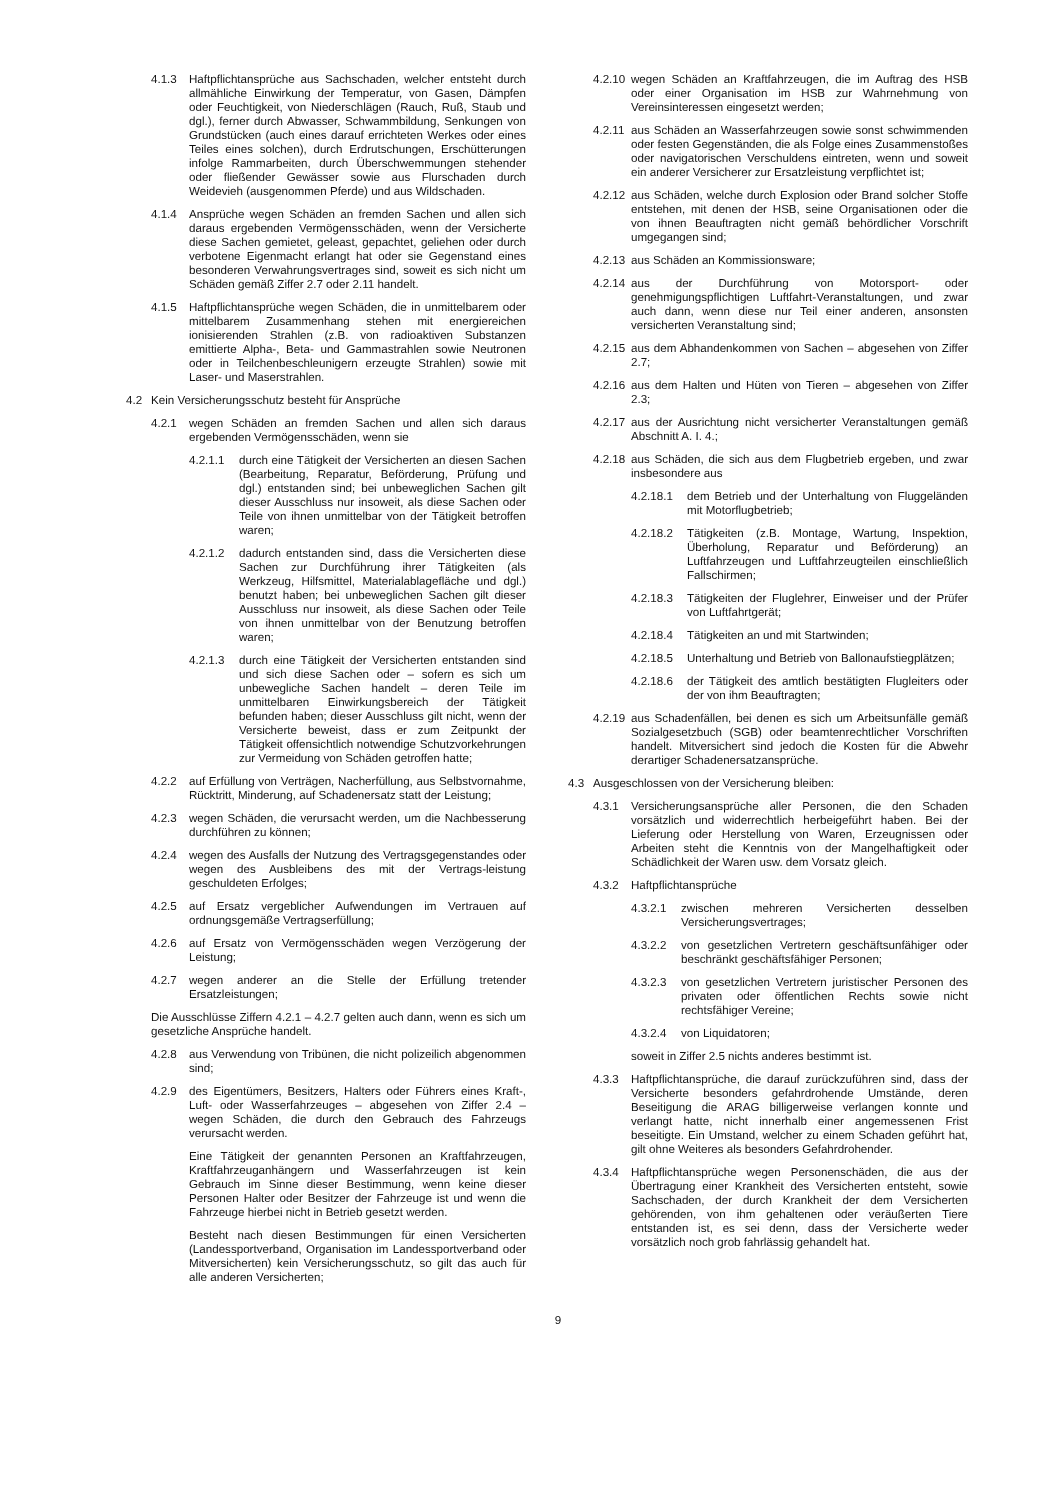4.1.3 Haftpflichtansprüche aus Sachschaden, welcher entsteht durch allmähliche Einwirkung der Temperatur, von Gasen, Dämpfen oder Feuchtigkeit, von Niederschlägen (Rauch, Ruß, Staub und dgl.), ferner durch Abwasser, Schwammbildung, Senkungen von Grundstücken (auch eines darauf errichteten Werkes oder eines Teiles eines solchen), durch Erdrutschungen, Erschütterungen infolge Rammarbeiten, durch Überschwemmungen stehender oder fließender Gewässer sowie aus Flurschaden durch Weidevieh (ausgenommen Pferde) und aus Wildschaden.
4.1.4 Ansprüche wegen Schäden an fremden Sachen und allen sich daraus ergebenden Vermögensschäden, wenn der Versicherte diese Sachen gemietet, geleast, gepachtet, geliehen oder durch verbotene Eigenmacht erlangt hat oder sie Gegenstand eines besonderen Verwahrungsvertrages sind, soweit es sich nicht um Schäden gemäß Ziffer 2.7 oder 2.11 handelt.
4.1.5 Haftpflichtansprüche wegen Schäden, die in unmittelbarem oder mittelbarem Zusammenhang stehen mit energiereichen ionisierenden Strahlen (z.B. von radioaktiven Substanzen emittierte Alpha-, Beta- und Gammastrahlen sowie Neutronen oder in Teilchenbeschleunigern erzeugte Strahlen) sowie mit Laser- und Maserstrahlen.
4.2 Kein Versicherungsschutz besteht für Ansprüche
4.2.1 wegen Schäden an fremden Sachen und allen sich daraus ergebenden Vermögensschäden, wenn sie
4.2.1.1 durch eine Tätigkeit der Versicherten an diesen Sachen (Bearbeitung, Reparatur, Beförderung, Prüfung und dgl.) entstanden sind; bei unbeweglichen Sachen gilt dieser Ausschluss nur insoweit, als diese Sachen oder Teile von ihnen unmittelbar von der Tätigkeit betroffen waren;
4.2.1.2 dadurch entstanden sind, dass die Versicherten diese Sachen zur Durchführung ihrer Tätigkeiten (als Werkzeug, Hilfsmittel, Materialablagefläche und dgl.) benutzt haben; bei unbeweglichen Sachen gilt dieser Ausschluss nur insoweit, als diese Sachen oder Teile von ihnen unmittelbar von der Benutzung betroffen waren;
4.2.1.3 durch eine Tätigkeit der Versicherten entstanden sind und sich diese Sachen oder – sofern es sich um unbewegliche Sachen handelt – deren Teile im unmittelbaren Einwirkungsbereich der Tätigkeit befunden haben; dieser Ausschluss gilt nicht, wenn der Versicherte beweist, dass er zum Zeitpunkt der Tätigkeit offensichtlich notwendige Schutzvorkehrungen zur Vermeidung von Schäden getroffen hatte;
4.2.2 auf Erfüllung von Verträgen, Nacherfüllung, aus Selbstvornahme, Rücktritt, Minderung, auf Schadenersatz statt der Leistung;
4.2.3 wegen Schäden, die verursacht werden, um die Nachbesserung durchführen zu können;
4.2.4 wegen des Ausfalls der Nutzung des Vertragsgegenstandes oder wegen des Ausbleibens des mit der Vertrags-leistung geschuldeten Erfolges;
4.2.5 auf Ersatz vergeblicher Aufwendungen im Vertrauen auf ordnungsgemäße Vertragserfüllung;
4.2.6 auf Ersatz von Vermögensschäden wegen Verzögerung der Leistung;
4.2.7 wegen anderer an die Stelle der Erfüllung tretender Ersatzleistungen;
Die Ausschlüsse Ziffern 4.2.1 – 4.2.7 gelten auch dann, wenn es sich um gesetzliche Ansprüche handelt.
4.2.8 aus Verwendung von Tribünen, die nicht polizeilich abgenommen sind;
4.2.9 des Eigentümers, Besitzers, Halters oder Führers eines Kraft-, Luft- oder Wasserfahrzeuges – abgesehen von Ziffer 2.4 – wegen Schäden, die durch den Gebrauch des Fahrzeugs verursacht werden.
Eine Tätigkeit der genannten Personen an Kraftfahrzeugen, Kraftfahrzeuganhängern und Wasserfahrzeugen ist kein Gebrauch im Sinne dieser Bestimmung, wenn keine dieser Personen Halter oder Besitzer der Fahrzeuge ist und wenn die Fahrzeuge hierbei nicht in Betrieb gesetzt werden.
Besteht nach diesen Bestimmungen für einen Versicherten (Landessportverband, Organisation im Landessportverband oder Mitversicherten) kein Versicherungsschutz, so gilt das auch für alle anderen Versicherten;
4.2.10 wegen Schäden an Kraftfahrzeugen, die im Auftrag des HSB oder einer Organisation im HSB zur Wahrnehmung von Vereinsinteressen eingesetzt werden;
4.2.11 aus Schäden an Wasserfahrzeugen sowie sonst schwimmenden oder festen Gegenständen, die als Folge eines Zusammenstoßes oder navigatorischen Verschuldens eintreten, wenn und soweit ein anderer Versicherer zur Ersatzleistung verpflichtet ist;
4.2.12 aus Schäden, welche durch Explosion oder Brand solcher Stoffe entstehen, mit denen der HSB, seine Organisationen oder die von ihnen Beauftragten nicht gemäß behördlicher Vorschrift umgegangen sind;
4.2.13 aus Schäden an Kommissionsware;
4.2.14 aus der Durchführung von Motorsport- oder genehmigungspflichtigen Luftfahrt-Veranstaltungen, und zwar auch dann, wenn diese nur Teil einer anderen, ansonsten versicherten Veranstaltung sind;
4.2.15 aus dem Abhandenkommen von Sachen – abgesehen von Ziffer 2.7;
4.2.16 aus dem Halten und Hüten von Tieren – abgesehen von Ziffer 2.3;
4.2.17 aus der Ausrichtung nicht versicherter Veranstaltungen gemäß Abschnitt A. I. 4.;
4.2.18 aus Schäden, die sich aus dem Flugbetrieb ergeben, und zwar insbesondere aus
4.2.18.1 dem Betrieb und der Unterhaltung von Fluggeländen mit Motorflugbetrieb;
4.2.18.2 Tätigkeiten (z.B. Montage, Wartung, Inspektion, Überholung, Reparatur und Beförderung) an Luftfahrzeugen und Luftfahrzeugteilen einschließlich Fallschirmen;
4.2.18.3 Tätigkeiten der Fluglehrer, Einweiser und der Prüfer von Luftfahrtgerät;
4.2.18.4 Tätigkeiten an und mit Startwinden;
4.2.18.5 Unterhaltung und Betrieb von Ballonaufstiegplätzen;
4.2.18.6 der Tätigkeit des amtlich bestätigten Flugleiters oder der von ihm Beauftragten;
4.2.19 aus Schadenfällen, bei denen es sich um Arbeitsunfälle gemäß Sozialgesetzbuch (SGB) oder beamtenrechtlicher Vorschriften handelt. Mitversichert sind jedoch die Kosten für die Abwehr derartiger Schadenersatzansprüche.
4.3 Ausgeschlossen von der Versicherung bleiben:
4.3.1 Versicherungsansprüche aller Personen, die den Schaden vorsätzlich und widerrechtlich herbeigeführt haben. Bei der Lieferung oder Herstellung von Waren, Erzeugnissen oder Arbeiten steht die Kenntnis von der Mangelhaftigkeit oder Schädlichkeit der Waren usw. dem Vorsatz gleich.
4.3.2 Haftpflichtansprüche
4.3.2.1 zwischen mehreren Versicherten desselben Versicherungsvertrages;
4.3.2.2 von gesetzlichen Vertretern geschäftsunfähiger oder beschränkt geschäftsfähiger Personen;
4.3.2.3 von gesetzlichen Vertretern juristischer Personen des privaten oder öffentlichen Rechts sowie nicht rechtsfähiger Vereine;
4.3.2.4 von Liquidatoren;
soweit in Ziffer 2.5 nichts anderes bestimmt ist.
4.3.3 Haftpflichtansprüche, die darauf zurückzuführen sind, dass der Versicherte besonders gefahrdrohende Umstände, deren Beseitigung die ARAG billigerweise verlangen konnte und verlangt hatte, nicht innerhalb einer angemessenen Frist beseitigte. Ein Umstand, welcher zu einem Schaden geführt hat, gilt ohne Weiteres als besonders Gefahrdrohender.
4.3.4 Haftpflichtansprüche wegen Personenschäden, die aus der Übertragung einer Krankheit des Versicherten entsteht, sowie Sachschaden, der durch Krankheit der dem Versicherten gehörenden, von ihm gehaltenen oder veräußerten Tiere entstanden ist, es sei denn, dass der Versicherte weder vorsätzlich noch grob fahrlässig gehandelt hat.
9